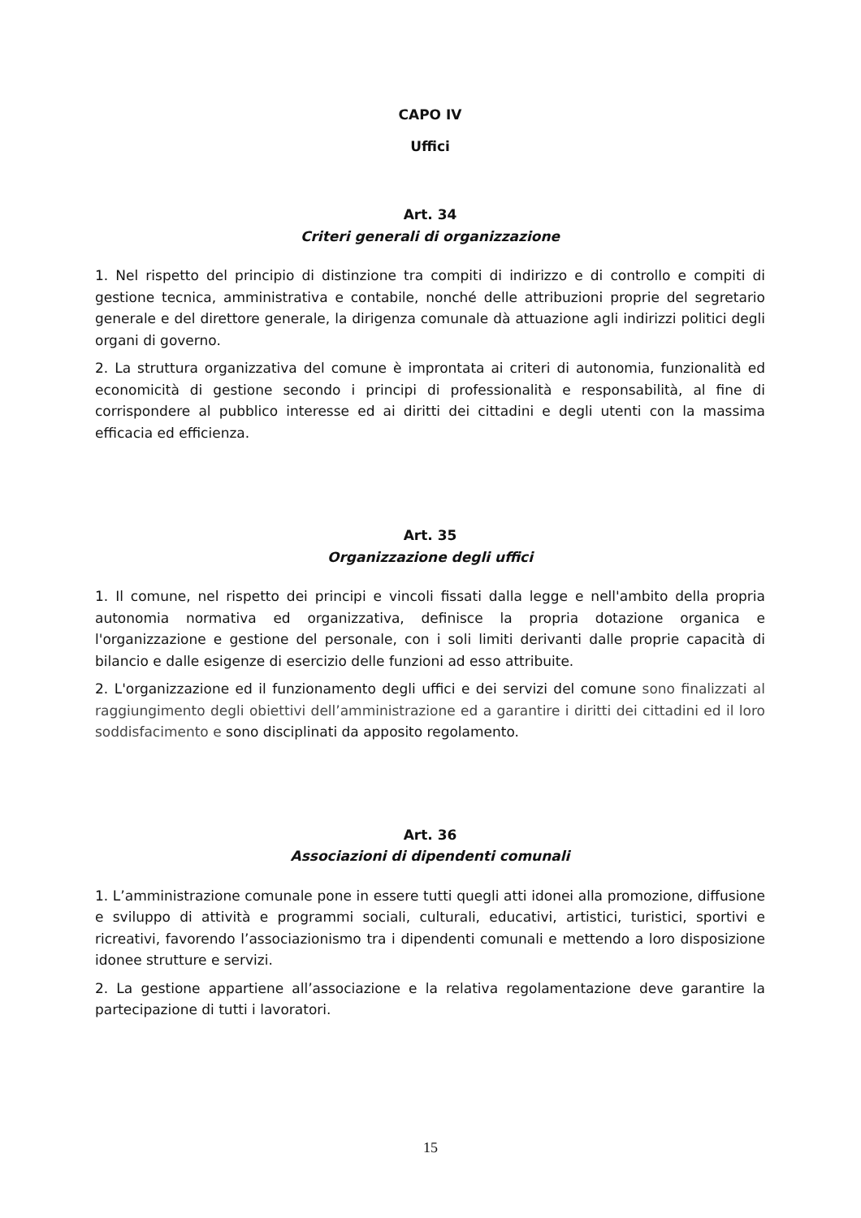CAPO IV
Uffici
Art. 34
Criteri generali di organizzazione
1. Nel rispetto del principio di distinzione tra compiti di indirizzo e di controllo e compiti di gestione tecnica, amministrativa e contabile, nonché delle attribuzioni proprie del segretario generale e del direttore generale, la dirigenza comunale dà attuazione agli indirizzi politici degli organi di governo.
2. La struttura organizzativa del comune è improntata ai criteri di autonomia, funzionalità ed economicità di gestione secondo i principi di professionalità e responsabilità, al fine di corrispondere al pubblico interesse ed ai diritti dei cittadini e degli utenti con la massima efficacia ed efficienza.
Art. 35
Organizzazione degli uffici
1. Il comune, nel rispetto dei principi e vincoli fissati dalla legge e nell'ambito della propria autonomia normativa ed organizzativa, definisce la propria dotazione organica e l'organizzazione e gestione del personale, con i soli limiti derivanti dalle proprie capacità di bilancio e dalle esigenze di esercizio delle funzioni ad esso attribuite.
2. L'organizzazione ed il funzionamento degli uffici e dei servizi del comune sono finalizzati al raggiungimento degli obiettivi dell’amministrazione ed a garantire i diritti dei cittadini ed il loro soddisfacimento e sono disciplinati da apposito regolamento.
Art. 36
Associazioni di dipendenti comunali
1. L’amministrazione comunale pone in essere tutti quegli atti idonei alla promozione, diffusione e sviluppo di attività e programmi sociali, culturali, educativi, artistici, turistici, sportivi e ricreativi, favorendo l’associazionismo tra i dipendenti comunali e mettendo a loro disposizione idonee strutture e servizi.
2. La gestione appartiene all’associazione e la relativa regolamentazione deve garantire la partecipazione di tutti i lavoratori.
15